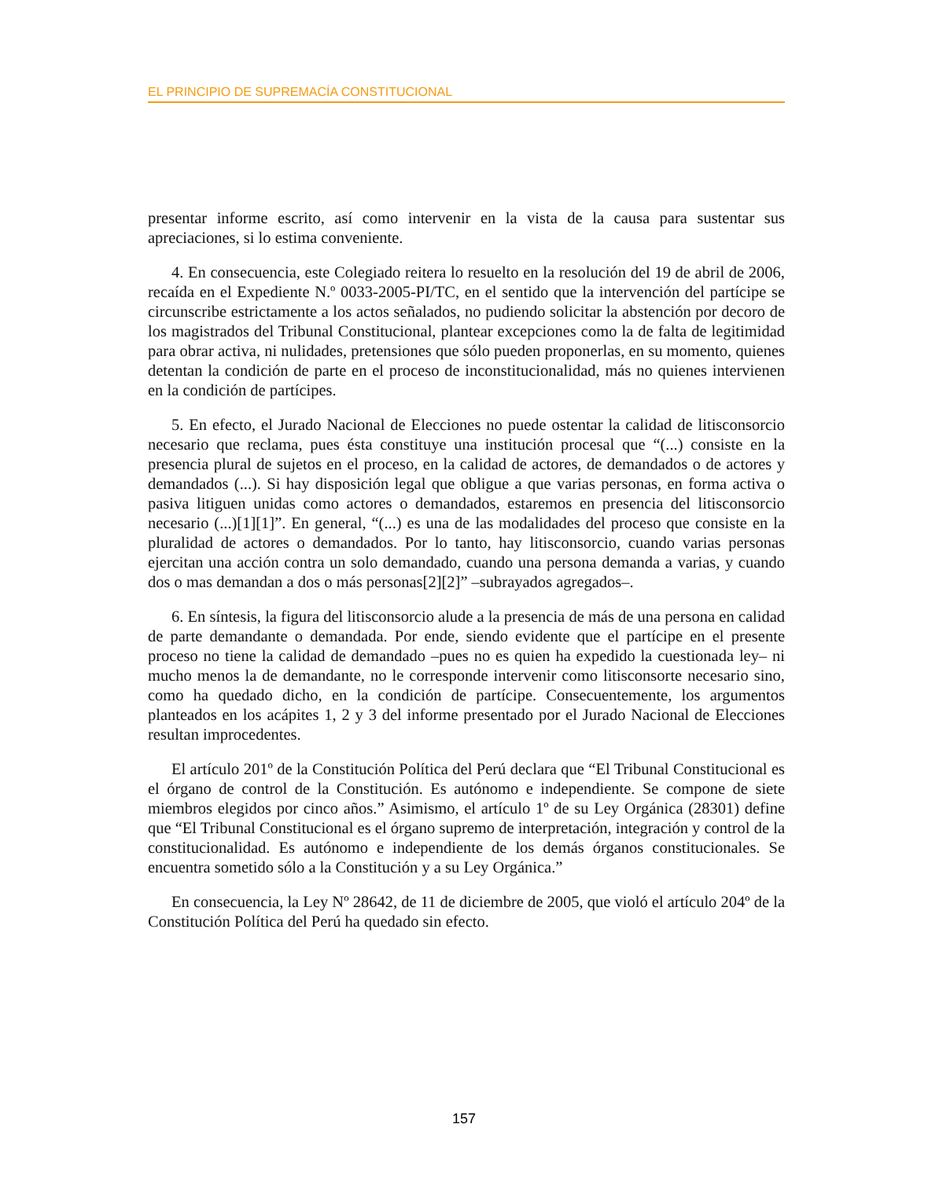EL PRINCIPIO DE SUPREMACÍA CONSTITUCIONAL
presentar informe escrito, así como intervenir en la vista de la causa para sustentar sus apreciaciones, si lo estima conveniente.
4. En consecuencia, este Colegiado reitera lo resuelto en la resolución del 19 de abril de 2006, recaída en el Expediente N.º 0033-2005-PI/TC, en el sentido que la intervención del partícipe se circunscribe estrictamente a los actos señalados, no pudiendo solicitar la abstención por decoro de los magistrados del Tribunal Constitucional, plantear excepciones como la de falta de legitimidad para obrar activa, ni nulidades, pretensiones que sólo pueden proponerlas, en su momento, quienes detentan la condición de parte en el proceso de inconstitucionalidad, más no quienes intervienen en la condición de partícipes.
5. En efecto, el Jurado Nacional de Elecciones no puede ostentar la calidad de litisconsorcio necesario que reclama, pues ésta constituye una institución procesal que “(...) consiste en la presencia plural de sujetos en el proceso, en la calidad de actores, de demandados o de actores y demandados (...). Si hay disposición legal que obligue a que varias personas, en forma activa o pasiva litiguen unidas como actores o demandados, estaremos en presencia del litisconsorcio necesario (...)[1][1]”. En general, “(...) es una de las modalidades del proceso que consiste en la pluralidad de actores o demandados. Por lo tanto, hay litisconsorcio, cuando varias personas ejercitan una acción contra un solo demandado, cuando una persona demanda a varias, y cuando dos o mas demandan a dos o más personas[2][2]” –subrayados agregados–.
6. En síntesis, la figura del litisconsorcio alude a la presencia de más de una persona en calidad de parte demandante o demandada. Por ende, siendo evidente que el partícipe en el presente proceso no tiene la calidad de demandado –pues no es quien ha expedido la cuestionada ley– ni mucho menos la de demandante, no le corresponde intervenir como litisconsorte necesario sino, como ha quedado dicho, en la condición de partícipe. Consecuentemente, los argumentos planteados en los acápites 1, 2 y 3 del informe presentado por el Jurado Nacional de Elecciones resultan improcedentes.
El artículo 201º de la Constitución Política del Perú declara que “El Tribunal Constitucional es el órgano de control de la Constitución. Es autónomo e independiente. Se compone de siete miembros elegidos por cinco años.” Asimismo, el artículo 1º de su Ley Orgánica (28301) define que “El Tribunal Constitucional es el órgano supremo de interpretación, integración y control de la constitucionalidad. Es autónomo e independiente de los demás órganos constitucionales. Se encuentra sometido sólo a la Constitución y a su Ley Orgánica.”
En consecuencia, la Ley Nº 28642, de 11 de diciembre de 2005, que violó el artículo 204º de la Constitución Política del Perú ha quedado sin efecto.
157